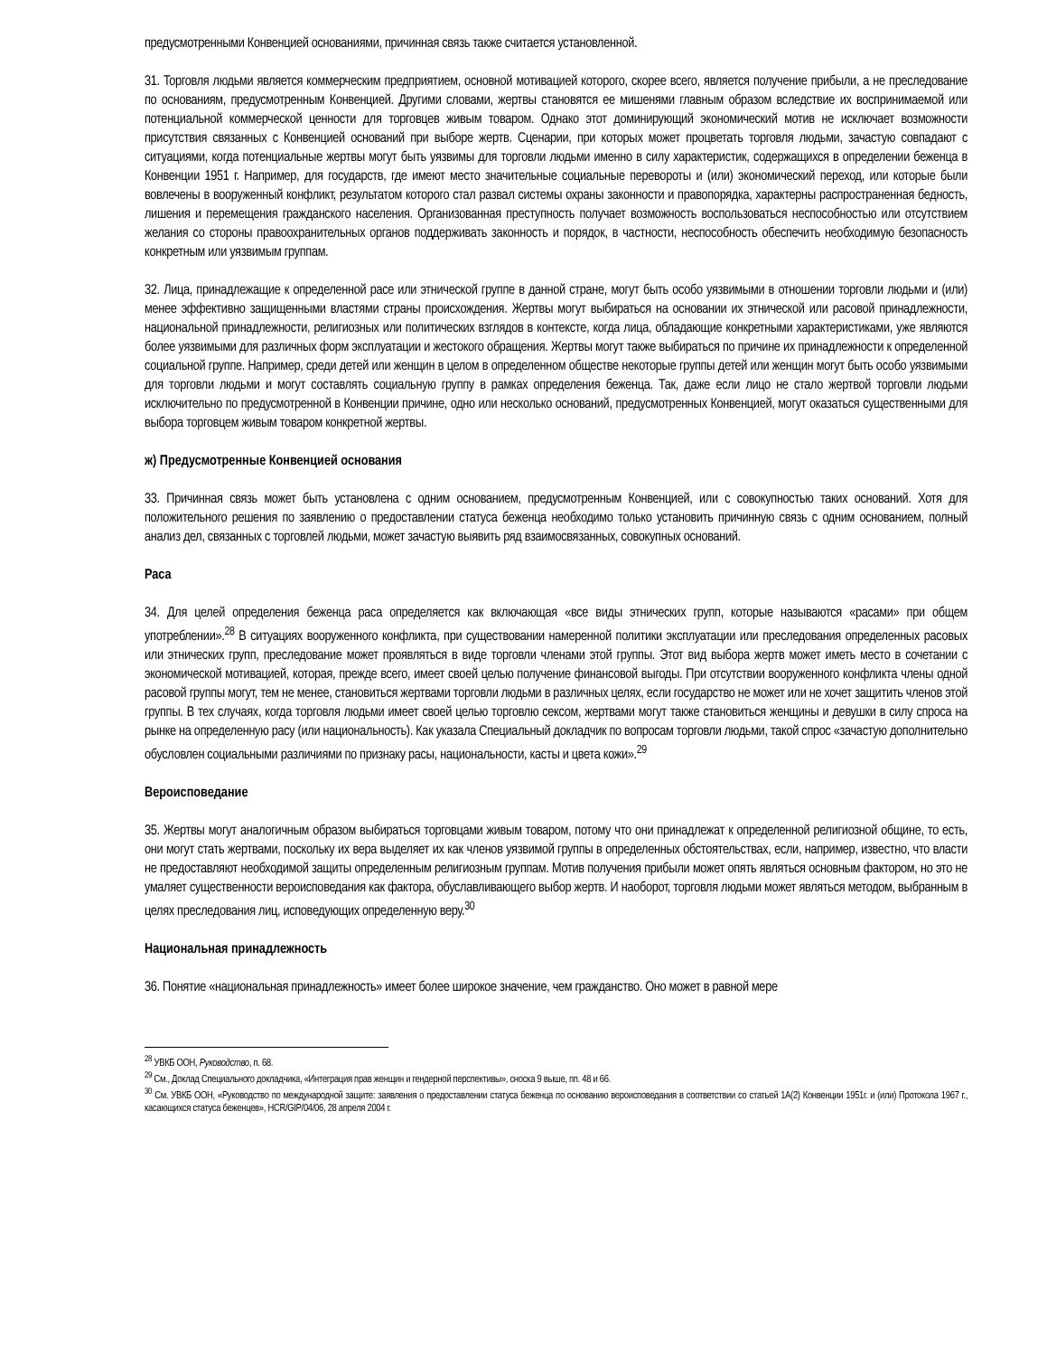предусмотренными Конвенцией основаниями, причинная связь также считается установленной.
31. Торговля людьми является коммерческим предприятием, основной мотивацией которого, скорее всего, является получение прибыли, а не преследование по основаниям, предусмотренным Конвенцией. Другими словами, жертвы становятся ее мишенями главным образом вследствие их воспринимаемой или потенциальной коммерческой ценности для торговцев живым товаром. Однако этот доминирующий экономический мотив не исключает возможности присутствия связанных с Конвенцией оснований при выборе жертв. Сценарии, при которых может процветать торговля людьми, зачастую совпадают с ситуациями, когда потенциальные жертвы могут быть уязвимы для торговли людьми именно в силу характеристик, содержащихся в определении беженца в Конвенции 1951 г. Например, для государств, где имеют место значительные социальные перевороты и (или) экономический переход, или которые были вовлечены в вооруженный конфликт, результатом которого стал развал системы охраны законности и правопорядка, характерны распространенная бедность, лишения и перемещения гражданского населения. Организованная преступность получает возможность воспользоваться неспособностью или отсутствием желания со стороны правоохранительных органов поддерживать законность и порядок, в частности, неспособность обеспечить необходимую безопасность конкретным или уязвимым группам.
32. Лица, принадлежащие к определенной расе или этнической группе в данной стране, могут быть особо уязвимыми в отношении торговли людьми и (или) менее эффективно защищенными властями страны происхождения. Жертвы могут выбираться на основании их этнической или расовой принадлежности, национальной принадлежности, религиозных или политических взглядов в контексте, когда лица, обладающие конкретными характеристиками, уже являются более уязвимыми для различных форм эксплуатации и жестокого обращения. Жертвы могут также выбираться по причине их принадлежности к определенной социальной группе. Например, среди детей или женщин в целом в определенном обществе некоторые группы детей или женщин могут быть особо уязвимыми для торговли людьми и могут составлять социальную группу в рамках определения беженца. Так, даже если лицо не стало жертвой торговли людьми исключительно по предусмотренной в Конвенции причине, одно или несколько оснований, предусмотренных Конвенцией, могут оказаться существенными для выбора торговцем живым товаром конкретной жертвы.
ж) Предусмотренные Конвенцией основания
33. Причинная связь может быть установлена с одним основанием, предусмотренным Конвенцией, или с совокупностью таких оснований. Хотя для положительного решения по заявлению о предоставлении статуса беженца необходимо только установить причинную связь с одним основанием, полный анализ дел, связанных с торговлей людьми, может зачастую выявить ряд взаимосвязанных, совокупных оснований.
Раса
34. Для целей определения беженца раса определяется как включающая «все виды этнических групп, которые называются «расами» при общем употреблении».<sup>28</sup> В ситуациях вооруженного конфликта, при существовании намеренной политики эксплуатации или преследования определенных расовых или этнических групп, преследование может проявляться в виде торговли членами этой группы. Этот вид выбора жертв может иметь место в сочетании с экономической мотивацией, которая, прежде всего, имеет своей целью получение финансовой выгоды. При отсутствии вооруженного конфликта члены одной расовой группы могут, тем не менее, становиться жертвами торговли людьми в различных целях, если государство не может или не хочет защитить членов этой группы. В тех случаях, когда торговля людьми имеет своей целью торговлю сексом, жертвами могут также становиться женщины и девушки в силу спроса на рынке на определенную расу (или национальность). Как указала Специальный докладчик по вопросам торговли людьми, такой спрос «зачастую дополнительно обусловлен социальными различиями по признаку расы, национальности, касты и цвета кожи».<sup>29</sup>
Вероисповедание
35. Жертвы могут аналогичным образом выбираться торговцами живым товаром, потому что они принадлежат к определенной религиозной общине, то есть, они могут стать жертвами, поскольку их вера выделяет их как членов уязвимой группы в определенных обстоятельствах, если, например, известно, что власти не предоставляют необходимой защиты определенным религиозным группам. Мотив получения прибыли может опять являться основным фактором, но это не умаляет существенности вероисповедания как фактора, обуславливающего выбор жертв. И наоборот, торговля людьми может являться методом, выбранным в целях преследования лиц, исповедующих определенную веру.<sup>30</sup>
Национальная принадлежность
36. Понятие «национальная принадлежность» имеет более широкое значение, чем гражданство. Оно может в равной мере
<sup>28</sup> УВКБ ООН, Руководство, п. 68.
<sup>29</sup> См., Доклад Специального докладчика, «Интеграция прав женщин и гендерной перспективы», сноска 9 выше, пп. 48 и 66.
<sup>30</sup> См. УВКБ ООН, «Руководство по международной защите: заявления о предоставлении статуса беженца по основанию вероисповедания в соответствии со статьей 1А(2) Конвенции 1951г. и (или) Протокола 1967 г., касающихся статуса беженцев», HCR/GIP/04/06, 28 апреля 2004 г.